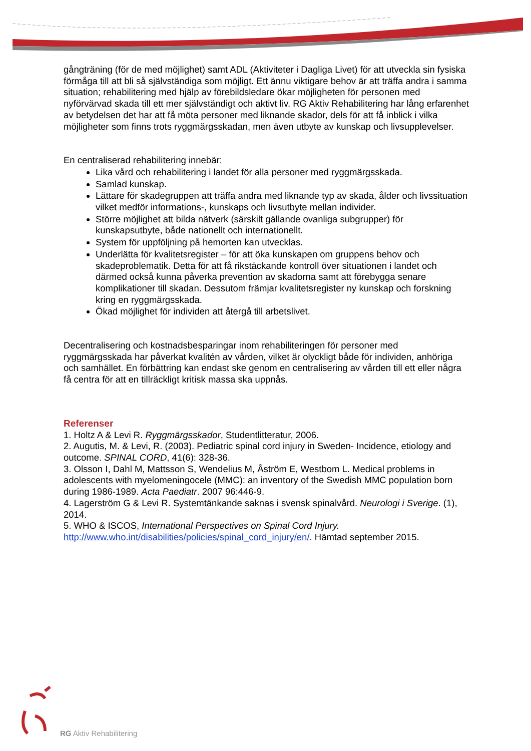gångträning (för de med möjlighet) samt ADL (Aktiviteter i Dagliga Livet) för att utveckla sin fysiska förmåga till att bli så självständiga som möjligt. Ett ännu viktigare behov är att träffa andra i samma situation; rehabilitering med hjälp av förebildsledare ökar möjligheten för personen med nyförvärvad skada till ett mer självständigt och aktivt liv. RG Aktiv Rehabilitering har lång erfarenhet av betydelsen det har att få möta personer med liknande skador, dels för att få inblick i vilka möjligheter som finns trots ryggmärgsskadan, men även utbyte av kunskap och livsupplevelser.
En centraliserad rehabilitering innebär:
Lika vård och rehabilitering i landet för alla personer med ryggmärgsskada.
Samlad kunskap.
Lättare för skadegruppen att träffa andra med liknande typ av skada, ålder och livssituation vilket medför informations-, kunskaps och livsutbyte mellan individer.
Större möjlighet att bilda nätverk (särskilt gällande ovanliga subgrupper) för kunskapsutbyte, både nationellt och internationellt.
System för uppföljning på hemorten kan utvecklas.
Underlätta för kvalitetsregister – för att öka kunskapen om gruppens behov och skadeproblematik. Detta för att få rikstäckande kontroll över situationen i landet och därmed också kunna påverka prevention av skadorna samt att förebygga senare komplikationer till skadan. Dessutom främjar kvalitetsregister ny kunskap och forskning kring en ryggmärgsskada.
Ökad möjlighet för individen att återgå till arbetslivet.
Decentralisering och kostnadsbesparingar inom rehabiliteringen för personer med ryggmärgsskada har påverkat kvalitén av vården, vilket är olyckligt både för individen, anhöriga och samhället. En förbättring kan endast ske genom en centralisering av vården till ett eller några få centra för att en tillräckligt kritisk massa ska uppnås.
Referenser
1. Holtz A & Levi R. Ryggmärgsskador, Studentlitteratur, 2006.
2. Augutis, M. & Levi, R. (2003). Pediatric spinal cord injury in Sweden- Incidence, etiology and outcome. SPINAL CORD, 41(6): 328-36.
3. Olsson I, Dahl M, Mattsson S, Wendelius M, Åström E, Westbom L. Medical problems in adolescents with myelomeningocele (MMC): an inventory of the Swedish MMC population born during 1986-1989. Acta Paediatr. 2007 96:446-9.
4. Lagerström G & Levi R. Systemtänkande saknas i svensk spinalvård. Neurologi i Sverige. (1), 2014.
5. WHO & ISCOS, International Perspectives on Spinal Cord Injury. http://www.who.int/disabilities/policies/spinal_cord_injury/en/. Hämtad september 2015.
RG Aktiv Rehabilitering